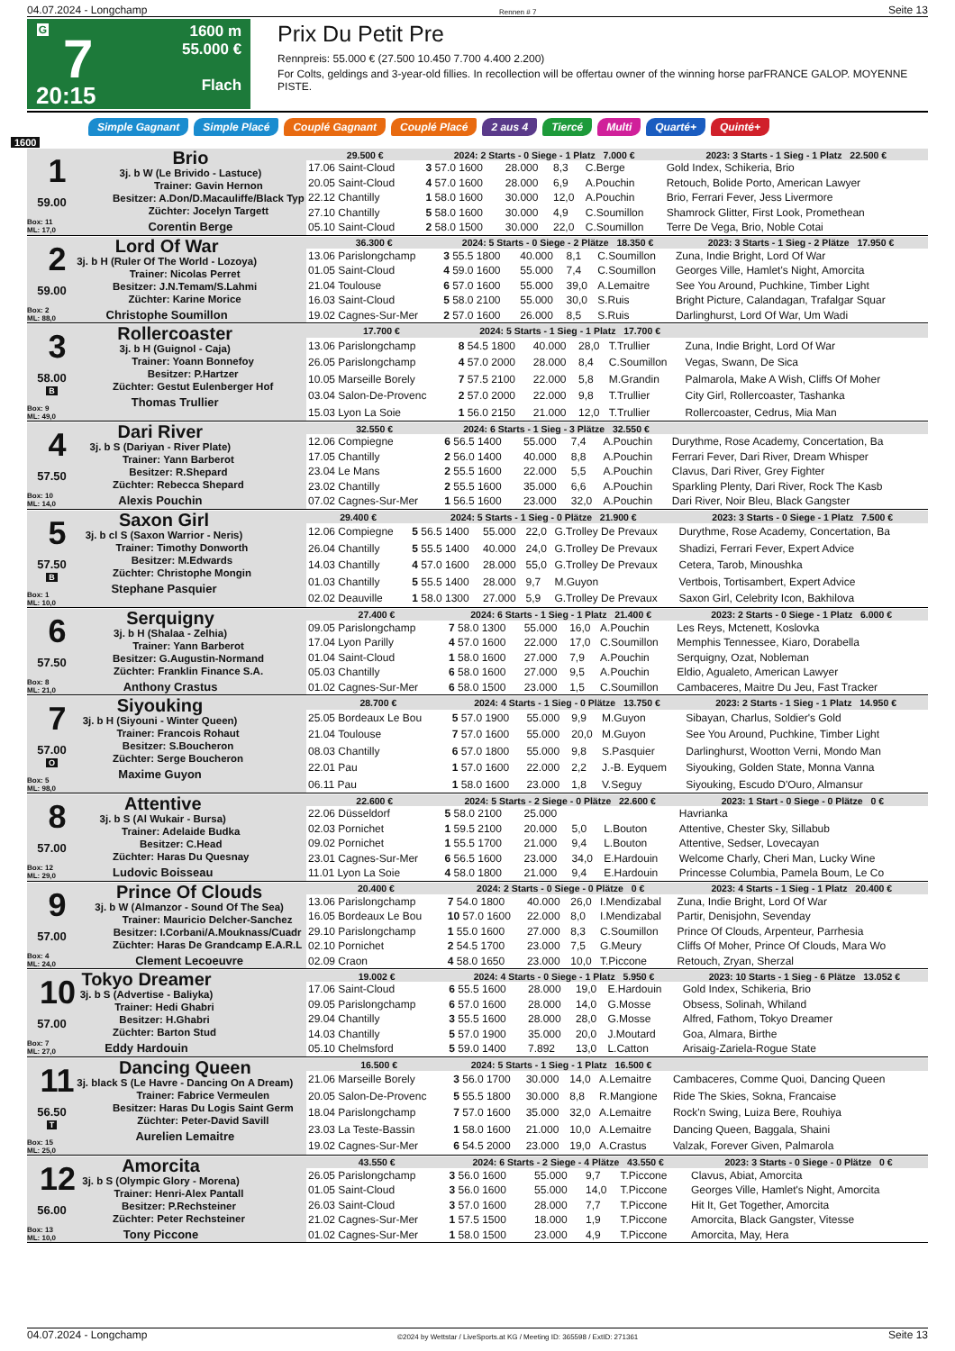04.07.2024 - Longchamp Rennen # 7 Seite 13
G
7
20:15
1600 m
55.000 €
Flach
Prix Du Petit Pre
Rennpreis: 55.000 € (27.500 10.450 7.700 4.400 2.200)
For Colts, geldings and 3-year-old fillies. In recollection will be offertau owner of the winning horse parFRANCE GALOP. MOYENNE PISTE.
Simple Gagnant Simple Placé Couplé Gagnant Couplé Placé 2 aus 4 Tiercé Multi Quarté+ Quinté+
1600
| 1 59.00 Box: 11 ML: 17,0 Brio 3j. b W (Le Brivido - Lastuce) Trainer: Gavin Hernon Besitzer: A.Don/D.Macauliffe/Black Typ Züchter: Jocelyn Targett Corentin Berge | 29.500 € | 2024: 2 Starts - 0 Siege - 1 Platz 7.000 € | | | | 2023: 3 Starts - 1 Sieg - 1 Platz 22.500 € |
| | 17.06 Saint-Cloud | 3 57.0 1600 | 28.000 | 8,3 | C.Berge | Gold Index, Schikeria, Brio |
| | 20.05 Saint-Cloud | 4 57.0 1600 | 28.000 | 6,9 | A.Pouchin | Retouch, Bolide Porto, American Lawyer |
| | 22.12 Chantilly | 1 58.0 1600 | 30.000 | 12,0 | A.Pouchin | Brio, Ferrari Fever, Jess Livermore |
| | 27.10 Chantilly | 5 58.0 1600 | 30.000 | 4,9 | C.Soumillon | Shamrock Glitter, First Look, Promethean |
| | 05.10 Saint-Cloud | 2 58.0 1500 | 30.000 | 22,0 | C.Soumillon | Terre De Vega, Brio, Noble Cotai |
| 2 59.00 Box: 2 ML: 88,0 Lord Of War 3j. b H (Ruler Of The World - Lozoya) Trainer: Nicolas Perret Besitzer: J.N.Temam/S.Lahmi Züchter: Karine Morice Christophe Soumillon | 36.300 € | 2024: 5 Starts - 0 Siege - 2 Plätze 18.350 € | | | | 2023: 3 Starts - 1 Sieg - 2 Plätze 17.950 € |
| | 13.06 Parislongchamp | 3 55.5 1800 | 40.000 | 8,1 | C.Soumillon | Zuna, Indie Bright, Lord Of War |
| | 01.05 Saint-Cloud | 4 59.0 1600 | 55.000 | 7,4 | C.Soumillon | Georges Ville, Hamlet's Night, Amorcita |
| | 21.04 Toulouse | 6 57.0 1600 | 55.000 | 39,0 | A.Lemaitre | See You Around, Puchkine, Timber Light |
| | 16.03 Saint-Cloud | 5 58.0 2100 | 55.000 | 30,0 | S.Ruis | Bright Picture, Calandagan, Trafalgar Squar |
| | 19.02 Cagnes-Sur-Mer | 2 57.0 1600 | 26.000 | 8,5 | S.Ruis | Darlinghurst, Lord Of War, Um Wadi |
| 3 58.00 B Box: 9 ML: 49,0 Rollercoaster 3j. b H (Guignol - Caja) Trainer: Yoann Bonnefoy Besitzer: P.Hartzer Züchter: Gestut Eulenberger Hof Thomas Trullier | 17.700 € | 2024: 5 Starts - 1 Sieg - 1 Platz 17.700 € | | | | |
| | 13.06 Parislongchamp | 8 54.5 1800 | 40.000 | 28,0 | T.Trullier | Zuna, Indie Bright, Lord Of War |
| | 26.05 Parislongchamp | 4 57.0 2000 | 28.000 | 8,4 | C.Soumillon | Vegas, Swann, De Sica |
| | 10.05 Marseille Borely | 7 57.5 2100 | 22.000 | 5,8 | M.Grandin | Palmarola, Make A Wish, Cliffs Of Moher |
| | 03.04 Salon-De-Provenc | 2 57.0 2000 | 22.000 | 9,8 | T.Trullier | City Girl, Rollercoaster, Tashanka |
| | 15.03 Lyon La Soie | 1 56.0 2150 | 21.000 | 12,0 | T.Trullier | Rollercoaster, Cedrus, Mia Man |
| 4 57.50 Box: 10 ML: 14,0 Dari River 3j. b S (Dariyan - River Plate) Trainer: Yann Barberot Besitzer: R.Shepard Züchter: Rebecca Shepard Alexis Pouchin | 32.550 € | 2024: 6 Starts - 1 Sieg - 3 Plätze 32.550 € | | | | |
| | 12.06 Compiegne | 6 56.5 1400 | 55.000 | 7,4 | A.Pouchin | Durythme, Rose Academy, Concertation, Ba |
| | 17.05 Chantilly | 2 56.0 1400 | 40.000 | 8,8 | A.Pouchin | Ferrari Fever, Dari River, Dream Whisper |
| | 23.04 Le Mans | 2 55.5 1600 | 22.000 | 5,5 | A.Pouchin | Clavus, Dari River, Grey Fighter |
| | 23.02 Chantilly | 2 55.5 1600 | 35.000 | 6,6 | A.Pouchin | Sparkling Plenty, Dari River, Rock The Kasb |
| | 07.02 Cagnes-Sur-Mer | 1 56.5 1600 | 23.000 | 32,0 | A.Pouchin | Dari River, Noir Bleu, Black Gangster |
| 5 57.50 B Box: 1 ML: 10,0 Saxon Girl 3j. b cl S (Saxon Warrior - Neris) Trainer: Timothy Donworth Besitzer: M.Edwards Züchter: Christophe Mongin Stephane Pasquier | 29.400 € | 2024: 5 Starts - 1 Sieg - 0 Plätze 21.900 € | | | | 2023: 3 Starts - 0 Siege - 1 Platz 7.500 € |
| | 12.06 Compiegne | 5 56.5 1400 | 55.000 | 22,0 | G.Trolley De Prevaux | Durythme, Rose Academy, Concertation, Ba |
| | 26.04 Chantilly | 5 55.5 1400 | 40.000 | 24,0 | G.Trolley De Prevaux | Shadizi, Ferrari Fever, Expert Advice |
| | 14.03 Chantilly | 4 57.0 1600 | 28.000 | 55,0 | G.Trolley De Prevaux | Cetera, Tarob, Minoushka |
| | 01.03 Chantilly | 5 55.5 1400 | 28.000 | 9,7 | M.Guyon | Vertbois, Tortisambert, Expert Advice |
| | 02.02 Deauville | 1 58.0 1300 | 27.000 | 5,9 | G.Trolley De Prevaux | Saxon Girl, Celebrity Icon, Bakhilova |
| 6 57.50 Box: 8 ML: 21,0 Serquigny 3j. b H (Shalaa - Zelhia) Trainer: Yann Barberot Besitzer: G.Augustin-Normand Züchter: Franklin Finance S.A. Anthony Crastus | 27.400 € | 2024: 6 Starts - 1 Sieg - 1 Platz 21.400 € | | | | 2023: 2 Starts - 0 Siege - 1 Platz 6.000 € |
| | 09.05 Parislongchamp | 7 58.0 1300 | 55.000 | 16,0 | A.Pouchin | Les Reys, Mctenett, Koslovka |
| | 17.04 Lyon Parilly | 4 57.0 1600 | 22.000 | 17,0 | C.Soumillon | Memphis Tennessee, Kiaro, Dorabella |
| | 01.04 Saint-Cloud | 1 58.0 1600 | 27.000 | 7,9 | A.Pouchin | Serquigny, Ozat, Nobleman |
| | 05.03 Chantilly | 6 58.0 1600 | 27.000 | 9,5 | A.Pouchin | Eldio, Agualeto, American Lawyer |
| | 01.02 Cagnes-Sur-Mer | 6 58.0 1500 | 23.000 | 1,5 | C.Soumillon | Cambaceres, Maitre Du Jeu, Fast Tracker |
| 7 57.00 O Box: 5 ML: 98,0 Siyouking 3j. b H (Siyouni - Winter Queen) Trainer: Francois Rohaut Besitzer: S.Boucheron Züchter: Serge Boucheron Maxime Guyon | 28.700 € | 2024: 4 Starts - 1 Sieg - 0 Plätze 13.750 € | | | | 2023: 2 Starts - 1 Sieg - 1 Platz 14.950 € |
| | 25.05 Bordeaux Le Bou | 5 57.0 1900 | 55.000 | 9,9 | M.Guyon | Sibayan, Charlus, Soldier's Gold |
| | 21.04 Toulouse | 7 57.0 1600 | 55.000 | 20,0 | M.Guyon | See You Around, Puchkine, Timber Light |
| | 08.03 Chantilly | 6 57.0 1800 | 55.000 | 9,8 | S.Pasquier | Darlinghurst, Wootton Verni, Mondo Man |
| | 22.01 Pau | 1 57.0 1600 | 22.000 | 2,2 | J.-B. Eyquem | Siyouking, Golden State, Monna Vanna |
| | 06.11 Pau | 1 58.0 1600 | 23.000 | 1,8 | V.Seguy | Siyouking, Escudo D'Ouro, Almansur |
| 8 57.00 Box: 12 ML: 29,0 Attentive 3j. b S (Al Wukair - Bursa) Trainer: Adelaide Budka Besitzer: C.Head Züchter: Haras Du Quesnay Ludovic Boisseau | 22.600 € | 2024: 5 Starts - 2 Siege - 0 Plätze 22.600 € | | | | 2023: 1 Start - 0 Siege - 0 Plätze 0 € |
| | 22.06 Düsseldorf | 5 58.0 2100 | 25.000 | | | Havrianka |
| | 02.03 Pornichet | 1 59.5 2100 | 20.000 | 5,0 | L.Bouton | Attentive, Chester Sky, Sillabub |
| | 09.02 Pornichet | 1 55.5 1700 | 21.000 | 9,4 | L.Bouton | Attentive, Sedser, Lovecayan |
| | 23.01 Cagnes-Sur-Mer | 6 56.5 1600 | 23.000 | 34,0 | E.Hardouin | Welcome Charly, Cheri Man, Lucky Wine |
| | 11.01 Lyon La Soie | 4 58.0 1800 | 21.000 | 9,4 | E.Hardouin | Princesse Columbia, Pamela Boum, Le Co |
| 9 57.00 Box: 4 ML: 24,0 Prince Of Clouds 3j. b W (Almanzor - Sound Of The Sea) Trainer: Mauricio Delcher-Sanchez Besitzer: I.Corbani/A.Mouknass/Cuadr Züchter: Haras De Grandcamp E.A.R.L Clement Lecoeuvre | 20.400 € | 2024: 2 Starts - 0 Siege - 0 Plätze 0 € | | | | 2023: 4 Starts - 1 Sieg - 1 Platz 20.400 € |
| | 13.06 Parislongchamp | 7 54.0 1800 | 40.000 | 26,0 | I.Mendizabal | Zuna, Indie Bright, Lord Of War |
| | 16.05 Bordeaux Le Bou | 10 57.0 1600 | 22.000 | 8,0 | I.Mendizabal | Partir, Denisjohn, Sevenday |
| | 29.10 Parislongchamp | 1 55.0 1600 | 27.000 | 8,3 | C.Soumillon | Prince Of Clouds, Arpenteur, Parrhesia |
| | 02.10 Pornichet | 2 54.5 1700 | 23.000 | 7,5 | G.Meury | Cliffs Of Moher, Prince Of Clouds, Mara Wo |
| | 02.09 Craon | 4 58.0 1650 | 23.000 | 10,0 | T.Piccone | Retouch, Zryan, Sherzal |
| 10 57.00 Box: 7 ML: 27,0 Tokyo Dreamer 3j. b S (Advertise - Baliyka) Trainer: Hedi Ghabri Besitzer: H.Ghabri Züchter: Barton Stud Eddy Hardouin | 19.002 € | 2024: 4 Starts - 0 Siege - 1 Platz 5.950 € | | | | 2023: 10 Starts - 1 Sieg - 6 Plätze 13.052 € |
| | 17.06 Saint-Cloud | 6 55.5 1600 | 28.000 | 19,0 | E.Hardouin | Gold Index, Schikeria, Brio |
| | 09.05 Parislongchamp | 6 57.0 1600 | 28.000 | 14,0 | G.Mosse | Obsess, Solinah, Whiland |
| | 29.04 Chantilly | 3 55.5 1600 | 28.000 | 28,0 | G.Mosse | Alfred, Fathom, Tokyo Dreamer |
| | 14.03 Chantilly | 5 57.0 1900 | 35.000 | 20,0 | J.Moutard | Goa, Almara, Birthe |
| | 05.10 Chelmsford | 5 59.0 1400 | 7.892 | 13,0 | L.Catton | Arisaig-Zariela-Rogue State |
| 11 56.50 T Box: 15 ML: 25,0 Dancing Queen 3j. black S (Le Havre - Dancing On A Dream) Trainer: Fabrice Vermeulen Besitzer: Haras Du Logis Saint Germ Züchter: Peter-David Savill Aurelien Lemaitre | 16.500 € | 2024: 5 Starts - 1 Sieg - 1 Platz 16.500 € | | | | |
| | 21.06 Marseille Borely | 3 56.0 1700 | 30.000 | 14,0 | A.Lemaitre | Cambaceres, Comme Quoi, Dancing Queen |
| | 20.05 Salon-De-Provenc | 5 55.5 1800 | 30.000 | 8,8 | R.Mangione | Ride The Skies, Sokna, Francaise |
| | 18.04 Parislongchamp | 7 57.0 1600 | 35.000 | 32,0 | A.Lemaitre | Rock'n Swing, Luiza Bere, Rouhiya |
| | 23.03 La Teste-Bassin | 1 58.0 1600 | 21.000 | 10,0 | A.Lemaitre | Dancing Queen, Baggala, Shaini |
| | 19.02 Cagnes-Sur-Mer | 6 54.5 2000 | 23.000 | 19,0 | A.Crastus | Valzak, Forever Given, Palmarola |
| 12 56.00 Box: 13 ML: 10,0 Amorcita 3j. b S (Olympic Glory - Morena) Trainer: Henri-Alex Pantall Besitzer: P.Rechsteiner Züchter: Peter Rechsteiner Tony Piccone | 43.550 € | 2024: 6 Starts - 2 Siege - 4 Plätze 43.550 € | | | | 2023: 3 Starts - 0 Siege - 0 Plätze 0 € |
| | 26.05 Parislongchamp | 3 56.0 1600 | 55.000 | 9,7 | T.Piccone | Clavus, Abiat, Amorcita |
| | 01.05 Saint-Cloud | 3 56.0 1600 | 55.000 | 14,0 | T.Piccone | Georges Ville, Hamlet's Night, Amorcita |
| | 26.03 Saint-Cloud | 3 57.0 1600 | 28.000 | 7,7 | T.Piccone | Hit It, Get Together, Amorcita |
| | 21.02 Cagnes-Sur-Mer | 1 57.5 1500 | 18.000 | 1,9 | T.Piccone | Amorcita, Black Gangster, Vitesse |
| | 01.02 Cagnes-Sur-Mer | 1 58.0 1500 | 23.000 | 4,9 | T.Piccone | Amorcita, May, Hera |
04.07.2024 - Longchamp ©2024 by Wettstar / LiveSports.at KG / Meeting ID: 365598 / ExtID: 271361 Seite 13